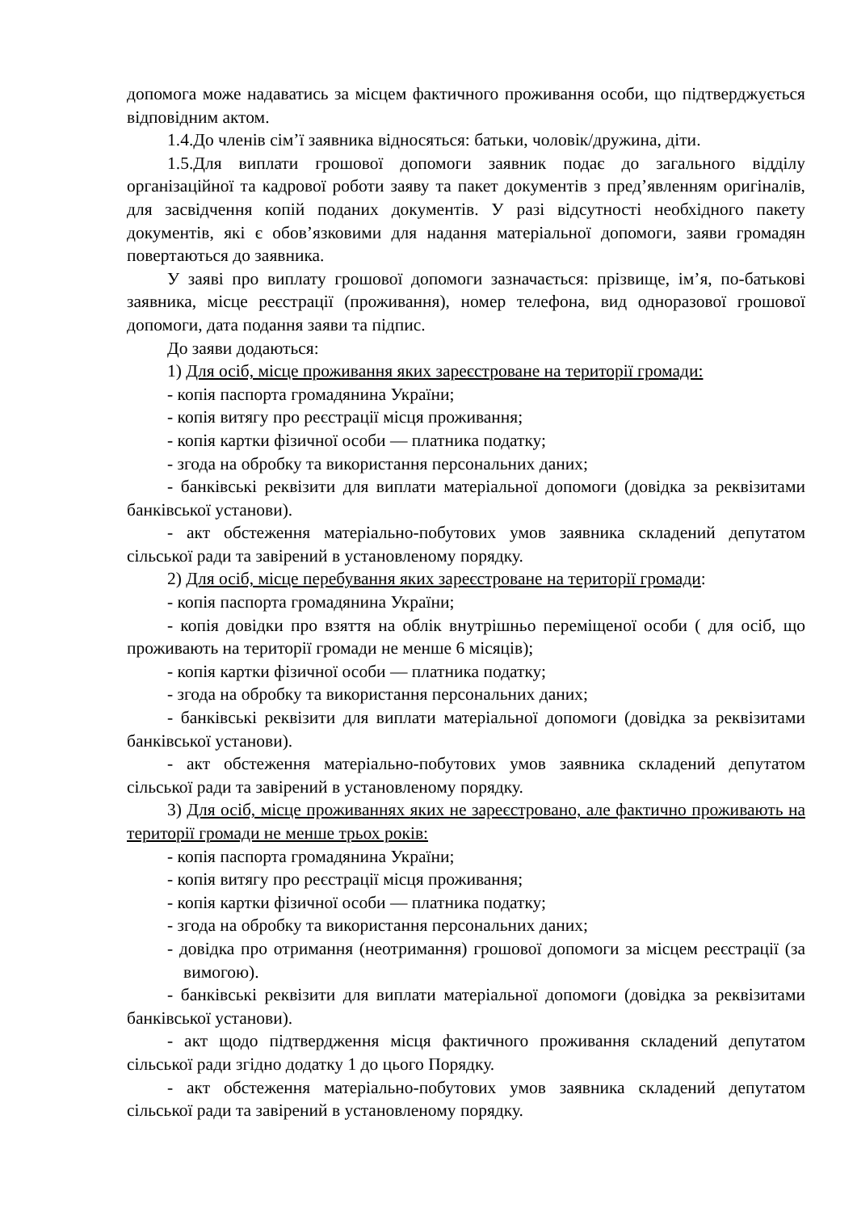допомога може надаватись за місцем фактичного проживання особи, що підтверджується відповідним актом.
1.4.До членів сім’ї заявника відносяться: батьки, чоловік/дружина, діти.
1.5.Для виплати грошової допомоги заявник подає до загального відділу організаційної та кадрової роботи заяву та пакет документів з пред’явленням оригіналів, для засвідчення копій поданих документів. У разі відсутності необхідного пакету документів, які є обов’язковими для надання матеріальної допомоги, заяви громадян повертаються до заявника.
У заяві про виплату грошової допомоги зазначається: прізвище, ім’я, по-батькові заявника, місце реєстрації (проживання), номер телефона, вид одноразової грошової допомоги, дата подання заяви та підпис.
До заяви додаються:
1) Для осіб, місце проживання яких зареєстроване на території громади:
- копія паспорта громадянина України;
- копія витягу про реєстрації місця проживання;
- копія картки фізичної особи — платника податку;
- згода на обробку та використання персональних даних;
- банківські реквізити для виплати матеріальної допомоги (довідка за реквізитами банківської установи).
- акт обстеження матеріально-побутових умов заявника складений депутатом сільської ради та завірений в установленому порядку.
2) Для осіб, місце перебування яких зареєстроване на території громади:
- копія паспорта громадянина України;
- копія довідки про взяття на облік внутрішньо переміщеної особи ( для осіб, що проживають на території громади не менше 6 місяців);
- копія картки фізичної особи — платника податку;
- згода на обробку та використання персональних даних;
- банківські реквізити для виплати матеріальної допомоги (довідка за реквізитами банківської установи).
- акт обстеження матеріально-побутових умов заявника складений депутатом сільської ради та завірений в установленому порядку.
3) Для осіб, місце проживаннях яких не зареєстровано, але фактично проживають на території громади не менше трьох років:
- копія паспорта громадянина України;
- копія витягу про реєстрації місця проживання;
- копія картки фізичної особи — платника податку;
- згода на обробку та використання персональних даних;
- довідка про отримання (неотримання) грошової допомоги за місцем реєстрації (за вимогою).
- банківські реквізити для виплати матеріальної допомоги (довідка за реквізитами банківської установи).
- акт щодо підтвердження місця фактичного проживання складений депутатом сільської ради згідно додатку 1 до цього Порядку.
- акт обстеження матеріально-побутових умов заявника складений депутатом сільської ради та завірений в установленому порядку.